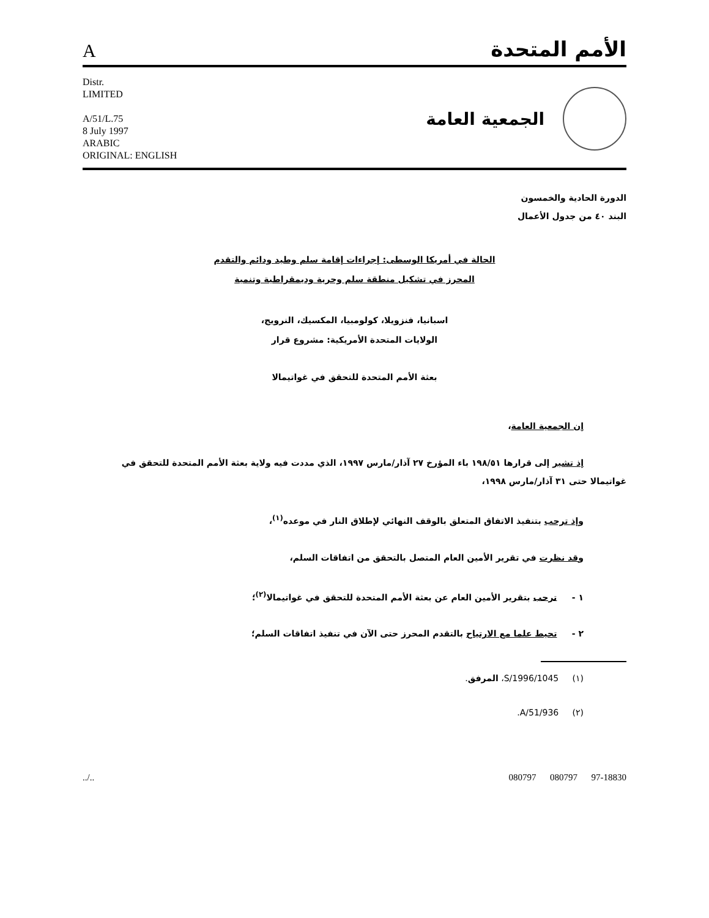Aالأمم المتحدة
Distr.
LIMITED
A/51/L.75
8 July 1997
ARABIC
ORIGINAL: ENGLISH
الجمعية العامة
الدورة الحادية والخمسون
البند ٤٠ من جدول الأعمال
الحالة في أمريكا الوسطى: إجراءات إقامة سلم وطيد ودائم والتقدم المحرز في تشكيل منطقة سلم وحرية وديمقراطية وتنمية
اسبانيا، فنزويلا، كولومبيا، المكسيك، النرويج،
الولايات المتحدة الأمريكية: مشروع قرار
بعثة الأمم المتحدة للتحقق في غواتيمالا
إن الجمعية العامة،
إذ تشير إلى قرارها ١٩٨/٥١ باء المؤرخ ٢٧ آذار/مارس ١٩٩٧، الذي مددت فيه ولاية بعثة الأمم المتحدة للتحقق في غواتيمالا حتى ٣١ آذار/مارس ١٩٩٨،
وإذ ترحب بتنفيذ الاتفاق المتعلق بالوقف النهائي لإطلاق النار في موعده<sup>(١)</sup>،
وقد نظرت في تقرير الأمين العام المتصل بالتحقق من اتفاقات السلم،
١ - ترحب بتقرير الأمين العام عن بعثة الأمم المتحدة للتحقق في غواتيمالا<sup>(٢)</sup>؛
٢ - تحيط علما مع الارتياح بالتقدم المحرز حتى الآن في تنفيذ اتفاقات السلم؛
(١) S/1996/1045، المرفق.
(٢) A/51/936.
../.. 080797 080797 97-18830